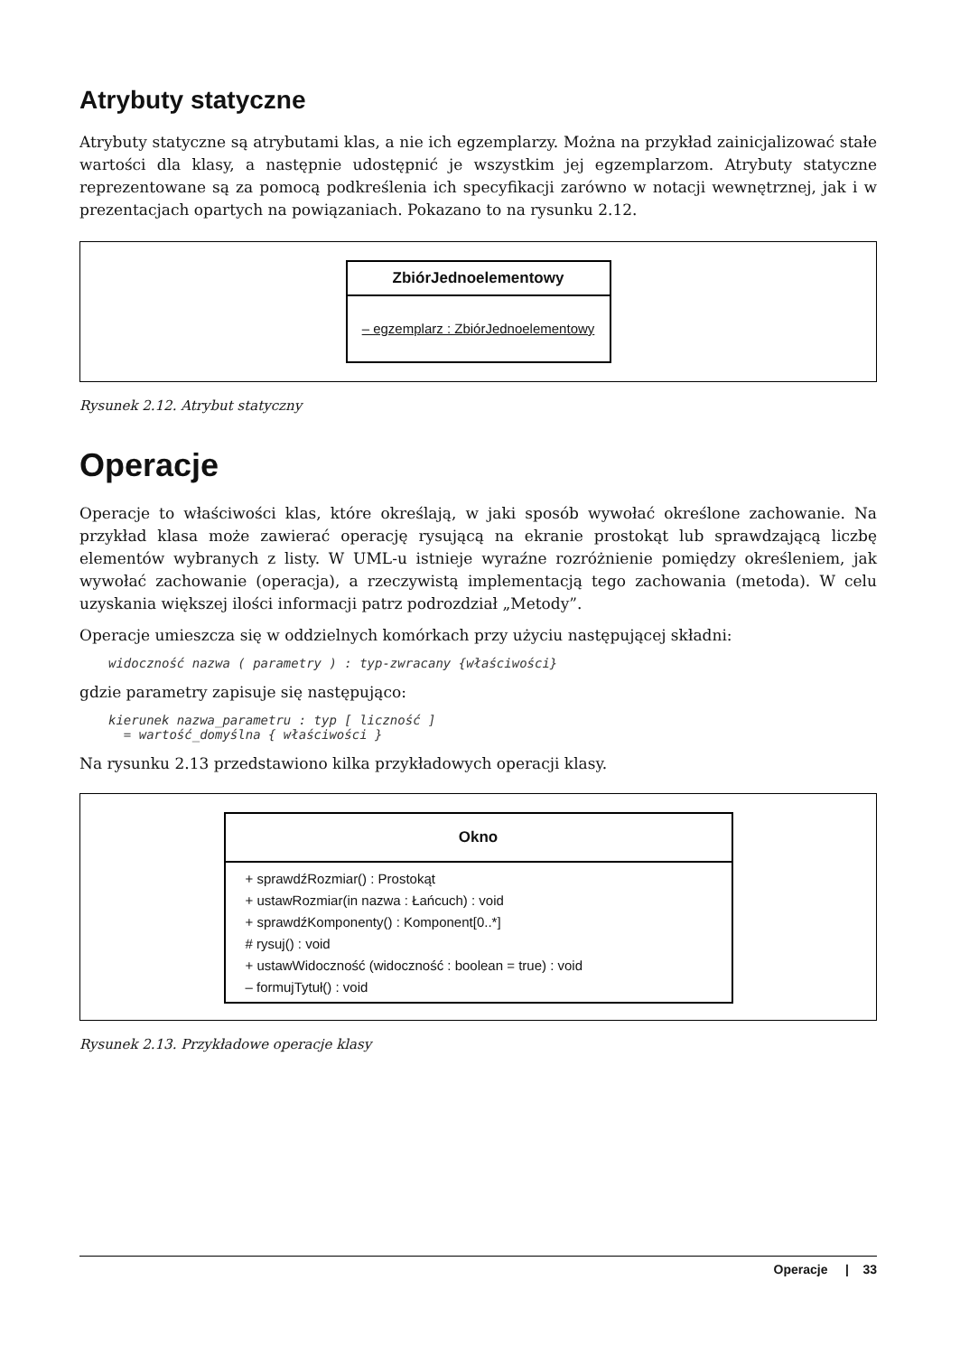Atrybuty statyczne
Atrybuty statyczne są atrybutami klas, a nie ich egzemplarzy. Można na przykład zainicjalizować stałe wartości dla klasy, a następnie udostępnić je wszystkim jej egzemplarzom. Atrybuty statyczne reprezentowane są za pomocą podkreślenia ich specyfikacji zarówno w notacji wewnętrznej, jak i w prezentacjach opartych na powiązaniach. Pokazano to na rysunku 2.12.
ZbiórJednoelementowy
– egzemplarz : ZbiórJednoelementowy
Rysunek 2.12. Atrybut statyczny
Operacje
Operacje to właściwości klas, które określają, w jaki sposób wywołać określone zachowanie. Na przykład klasa może zawierać operację rysującą na ekranie prostokąt lub sprawdzającą liczbę elementów wybranych z listy. W UML-u istnieje wyraźne rozróżnienie pomiędzy określeniem, jak wywołać zachowanie (operacja), a rzeczywistą implementacją tego zachowania (metoda). W celu uzyskania większej ilości informacji patrz podrozdział „Metody”.
Operacje umieszcza się w oddzielnych komórkach przy użyciu następującej składni:
widoczność nazwa ( parametry ) : typ-zwracany {właściwości}
gdzie parametry zapisuje się następująco:
kierunek nazwa_parametru : typ [ liczność ]
  = wartość_domyślna { właściwości }
Na rysunku 2.13 przedstawiono kilka przykładowych operacji klasy.
Okno
+ sprawdźRozmiar() : Prostokąt
+ ustawRozmiar(in nazwa : Łańcuch) : void
+ sprawdźKomponenty() : Komponent[0..*]
# rysuj() : void
+ ustawWidoczność (widoczność : boolean = true) : void
– formujTytuł() : void
Rysunek 2.13. Przykładowe operacje klasy
Operacje | 33